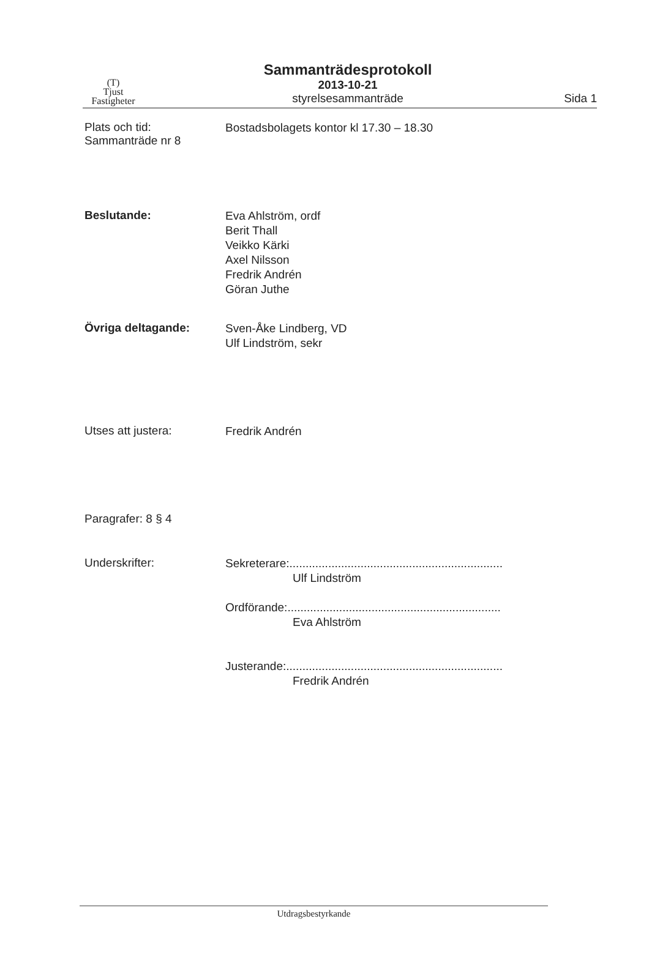(T)
Tjust
Fastigheter
Sammanträdesprotokoll
2013-10-21
styrelsesammanträde
Sida 1
Plats och tid:
Sammanträde nr 8
Bostadsbolagets kontor kl 17.30 – 18.30
Beslutande:
Eva Ahlström, ordf
Berit Thall
Veikko Kärki
Axel Nilsson
Fredrik Andrén
Göran Juthe
Övriga deltagande:
Sven-Åke Lindberg, VD
Ulf Lindström, sekr
Utses att justera:
Fredrik Andrén
Paragrafer: 8 § 4
Underskrifter:
Sekreterare:..................................................................
Ulf Lindström
Ordförande:..................................................................
Eva Ahlström
Justerande:...................................................................
Fredrik Andrén
Utdragsbestyrkande